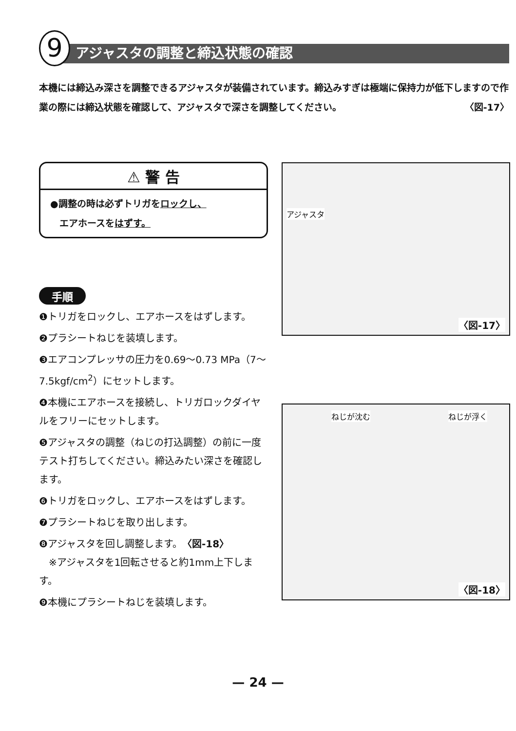9 アジャスタの調整と締込状態の確認
本機には締込み深さを調整できるアジャスタが装備されています。締込みすぎは極端に保持力が低下しますので作業の際には締込状態を確認して、アジャスタで深さを調整してください。 〈図-17〉
⚠ 警 告
●調整の時は必ずトリガをロックし、
　エアホースをはずす。
手順
❶トリガをロックし、エアホースをはずします。
❷プラシートねじを装填します。
❸エアコンプレッサの圧力を0.69～0.73 MPa（7～7.5kgf/cm<sup>2</sup>）にセットします。
❹本機にエアホースを接続し、トリガロックダイヤルをフリーにセットします。
❺アジャスタの調整（ねじの打込調整）の前に一度テスト打ちしてください。締込みたい深さを確認します。
❻トリガをロックし、エアホースをはずします。
❼プラシートねじを取り出します。
❽アジャスタを回し調整します。〈図-18〉
　※アジャスタを1回転させると約1mm上下します。
❾本機にプラシートねじを装填します。
アジャスタ
〈図-17〉
ねじが沈む ねじが浮く
〈図-18〉
— 24 —